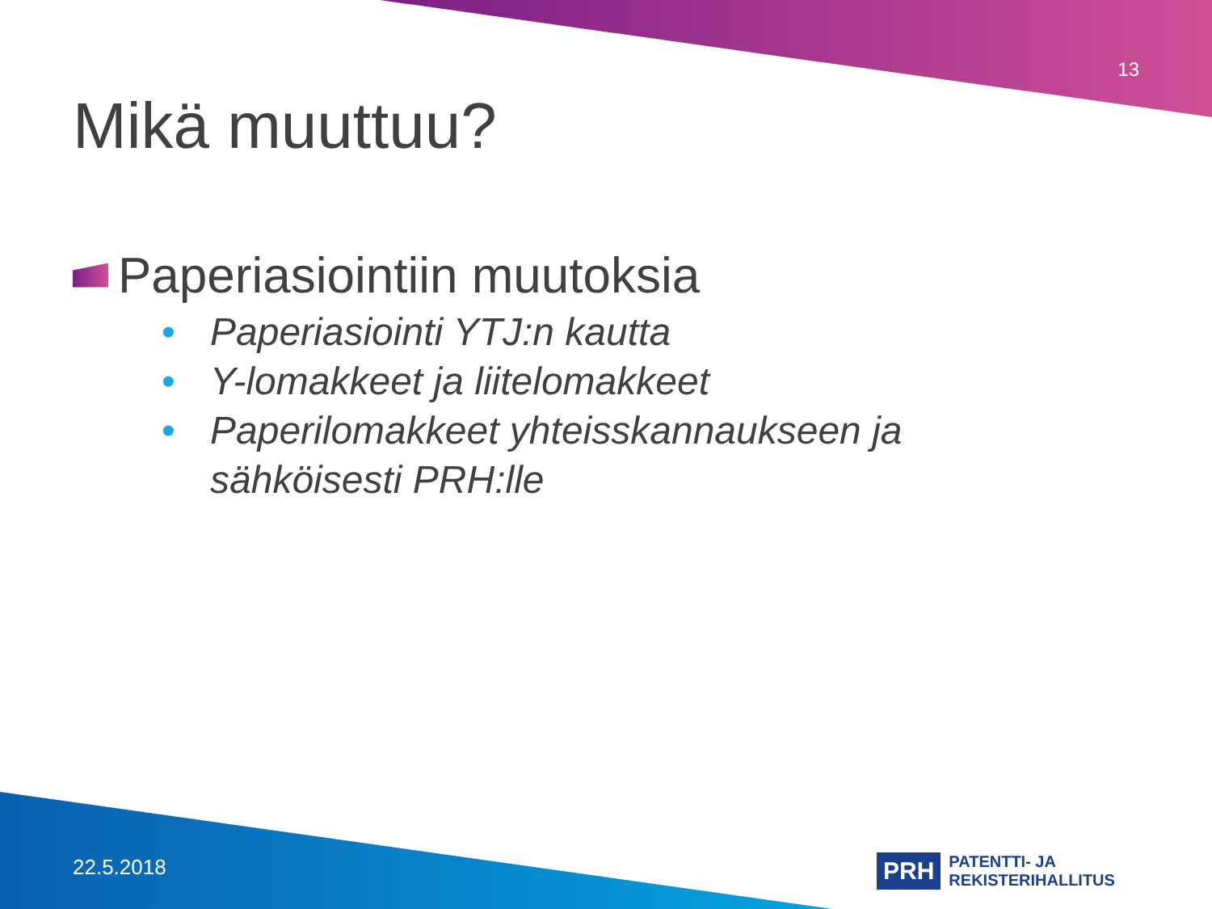13
Mikä muuttuu?
Paperiasiointiin muutoksia
• Paperiasiointi YTJ:n kautta
• Y-lomakkeet ja liitelomakkeet
• Paperilomakkeet yhteisskannaukseen ja sähköisesti PRH:lle
22.5.2018
PRH PATENTTI- JA REKISTERIHALLITUS